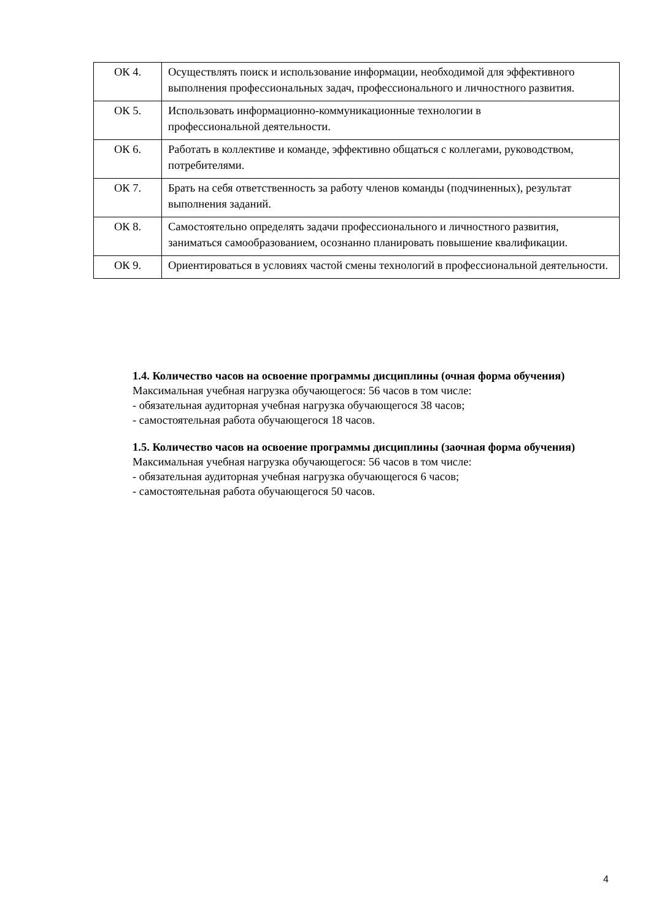| ОК 4. | Осуществлять поиск и использование информации, необходимой для эффективного выполнения профессиональных задач, профессионального и личностного развития. |
| ОК 5. | Использовать информационно-коммуникационные технологии в профессиональной деятельности. |
| ОК 6. | Работать в коллективе и команде, эффективно общаться с коллегами, руководством, потребителями. |
| ОК 7. | Брать на себя ответственность за работу членов команды (подчиненных), результат выполнения заданий. |
| ОК 8. | Самостоятельно определять задачи профессионального и личностного развития, заниматься самообразованием, осознанно планировать повышение квалификации. |
| ОК 9. | Ориентироваться в условиях частой смены технологий в профессиональной деятельности. |
1.4. Количество часов на освоение программы дисциплины (очная форма обучения)
Максимальная учебная нагрузка обучающегося: 56 часов в том числе:
- обязательная аудиторная учебная нагрузка обучающегося 38 часов;
- самостоятельная работа обучающегося 18 часов.
1.5. Количество часов на освоение программы дисциплины (заочная форма обучения)
Максимальная учебная нагрузка обучающегося: 56 часов в том числе:
- обязательная аудиторная учебная нагрузка обучающегося 6 часов;
- самостоятельная работа обучающегося 50 часов.
4